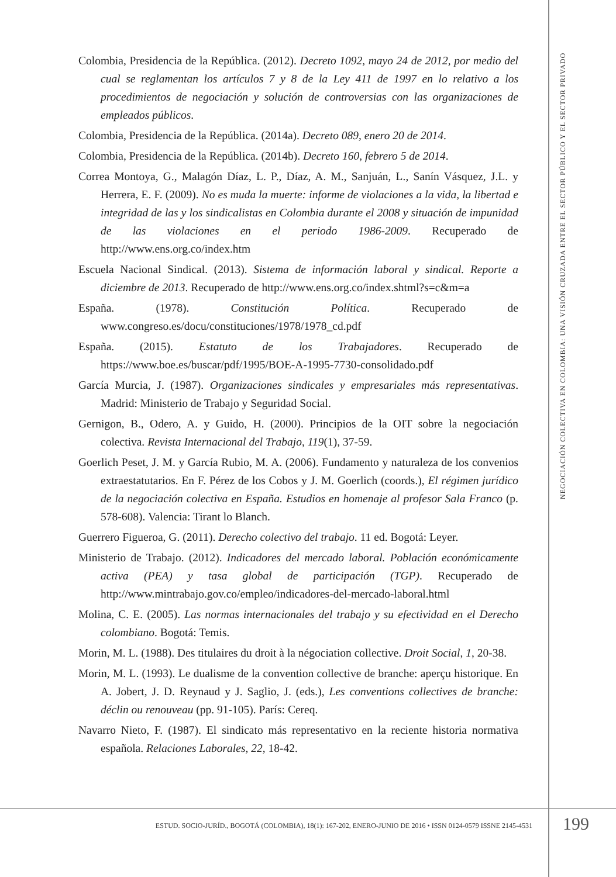Colombia, Presidencia de la República. (2012). Decreto 1092, mayo 24 de 2012, por medio del cual se reglamentan los artículos 7 y 8 de la Ley 411 de 1997 en lo relativo a los procedimientos de negociación y solución de controversias con las organizaciones de empleados públicos.
Colombia, Presidencia de la República. (2014a). Decreto 089, enero 20 de 2014.
Colombia, Presidencia de la República. (2014b). Decreto 160, febrero 5 de 2014.
Correa Montoya, G., Malagón Díaz, L. P., Díaz, A. M., Sanjuán, L., Sanín Vásquez, J.L. y Herrera, E. F. (2009). No es muda la muerte: informe de violaciones a la vida, la libertad e integridad de las y los sindicalistas en Colombia durante el 2008 y situación de impunidad de las violaciones en el periodo 1986-2009. Recuperado de http://www.ens.org.co/index.htm
Escuela Nacional Sindical. (2013). Sistema de información laboral y sindical. Reporte a diciembre de 2013. Recuperado de http://www.ens.org.co/index.shtml?s=c&m=a
España. (1978). Constitución Política. Recuperado de www.congreso.es/docu/constituciones/1978/1978_cd.pdf
España. (2015). Estatuto de los Trabajadores. Recuperado de https://www.boe.es/buscar/pdf/1995/BOE-A-1995-7730-consolidado.pdf
García Murcia, J. (1987). Organizaciones sindicales y empresariales más representativas. Madrid: Ministerio de Trabajo y Seguridad Social.
Gernigon, B., Odero, A. y Guido, H. (2000). Principios de la OIT sobre la negociación colectiva. Revista Internacional del Trabajo, 119(1), 37-59.
Goerlich Peset, J. M. y García Rubio, M. A. (2006). Fundamento y naturaleza de los convenios extraestatutarios. En F. Pérez de los Cobos y J. M. Goerlich (coords.), El régimen jurídico de la negociación colectiva en España. Estudios en homenaje al profesor Sala Franco (p. 578-608). Valencia: Tirant lo Blanch.
Guerrero Figueroa, G. (2011). Derecho colectivo del trabajo. 11 ed. Bogotá: Leyer.
Ministerio de Trabajo. (2012). Indicadores del mercado laboral. Población económicamente activa (PEA) y tasa global de participación (TGP). Recuperado de http://www.mintrabajo.gov.co/empleo/indicadores-del-mercado-laboral.html
Molina, C. E. (2005). Las normas internacionales del trabajo y su efectividad en el Derecho colombiano. Bogotá: Temis.
Morin, M. L. (1988). Des titulaires du droit à la négociation collective. Droit Social, 1, 20-38.
Morin, M. L. (1993). Le dualisme de la convention collective de branche: aperçu historique. En A. Jobert, J. D. Reynaud y J. Saglio, J. (eds.), Les conventions collectives de branche: déclin ou renouveau (pp. 91-105). París: Cereq.
Navarro Nieto, F. (1987). El sindicato más representativo en la reciente historia normativa española. Relaciones Laborales, 22, 18-42.
NEGOCIACIÓN COLECTIVA EN COLOMBIA: UNA VISIÓN CRUZADA ENTRE EL SECTOR PÚBLICO Y EL SECTOR PRIVADO
ESTUD. SOCIO-JURÍD., BOGOTÁ (COLOMBIA), 18(1): 167-202, ENERO-JUNIO DE 2016 • ISSN 0124-0579 ISSNE 2145-4531
199